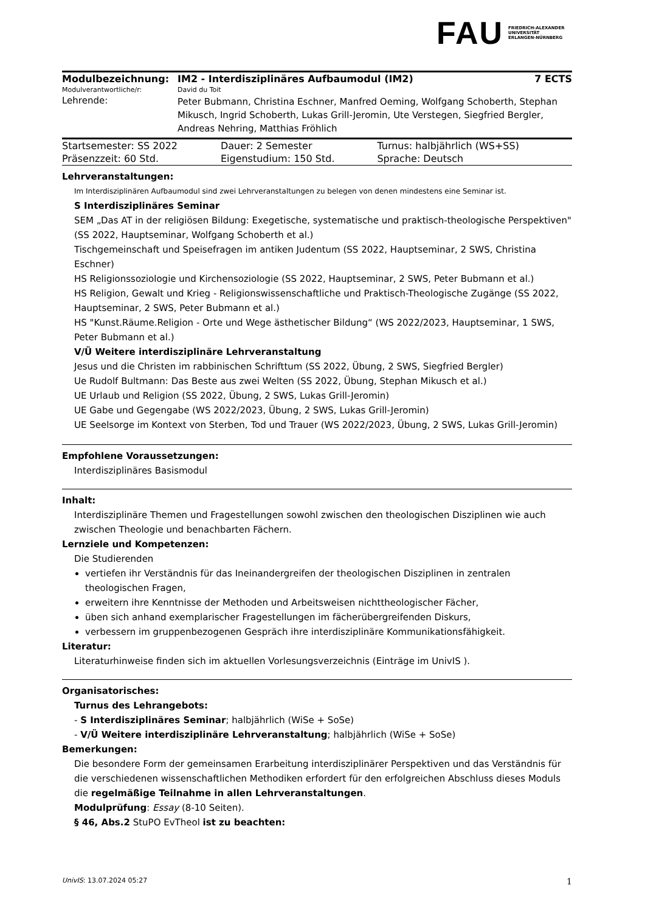FAU FRIEDRICH-ALEXANDER
UNIVERSITÄT
ERLANGEN-NÜRNBERG
| Modulbezeichnung: | IM2 - Interdisziplinäres Aufbaumodul (IM2) | 7 ECTS |
| Modulverantwortliche/r: | David du Toit | |
| Lehrende: | Peter Bubmann, Christina Eschner, Manfred Oeming, Wolfgang Schoberth, Stephan Mikusch, Ingrid Schoberth, Lukas Grill-Jeromin, Ute Verstegen, Siegfried Bergler, Andreas Nehring, Matthias Fröhlich | |
| Startsemester: SS 2022 | Dauer: 2 Semester | Turnus: halbjährlich (WS+SS) |
| Präsenzzeit: 60 Std. | Eigenstudium: 150 Std. | Sprache: Deutsch |
Lehrveranstaltungen:
Im Interdisziplinären Aufbaumodul sind zwei Lehrveranstaltungen zu belegen von denen mindestens eine Seminar ist.
S Interdisziplinäres Seminar
SEM „Das AT in der religiösen Bildung: Exegetische, systematische und praktisch-theologische Perspektiven" (SS 2022, Hauptseminar, Wolfgang Schoberth et al.)
Tischgemeinschaft und Speisefragen im antiken Judentum (SS 2022, Hauptseminar, 2 SWS, Christina Eschner)
HS Religionssoziologie und Kirchensoziologie (SS 2022, Hauptseminar, 2 SWS, Peter Bubmann et al.)
HS Religion, Gewalt und Krieg - Religionswissenschaftliche und Praktisch-Theologische Zugänge (SS 2022, Hauptseminar, 2 SWS, Peter Bubmann et al.)
HS "Kunst.Räume.Religion - Orte und Wege ästhetischer Bildung“ (WS 2022/2023, Hauptseminar, 1 SWS, Peter Bubmann et al.)
V/Ü Weitere interdisziplinäre Lehrveranstaltung
Jesus und die Christen im rabbinischen Schrifttum (SS 2022, Übung, 2 SWS, Siegfried Bergler)
Ue Rudolf Bultmann: Das Beste aus zwei Welten (SS 2022, Übung, Stephan Mikusch et al.)
UE Urlaub und Religion (SS 2022, Übung, 2 SWS, Lukas Grill-Jeromin)
UE Gabe und Gegengabe (WS 2022/2023, Übung, 2 SWS, Lukas Grill-Jeromin)
UE Seelsorge im Kontext von Sterben, Tod und Trauer (WS 2022/2023, Übung, 2 SWS, Lukas Grill-Jeromin)
Empfohlene Voraussetzungen:
Interdisziplinäres Basismodul
Inhalt:
Interdisziplinäre Themen und Fragestellungen sowohl zwischen den theologischen Disziplinen wie auch zwischen Theologie und benachbarten Fächern.
Lernziele und Kompetenzen:
Die Studierenden
vertiefen ihr Verständnis für das Ineinandergreifen der theologischen Disziplinen in zentralen theologischen Fragen,
erweitern ihre Kenntnisse der Methoden und Arbeitsweisen nichttheologischer Fächer,
üben sich anhand exemplarischer Fragestellungen im fächerübergreifenden Diskurs,
verbessern im gruppenbezogenen Gespräch ihre interdisziplinäre Kommunikationsfähigkeit.
Literatur:
Literaturhinweise finden sich im aktuellen Vorlesungsverzeichnis (Einträge im UnivIS ).
Organisatorisches:
Turnus des Lehrangebots:
- S Interdisziplinäres Seminar; halbjährlich (WiSe + SoSe)
- V/Ü Weitere interdisziplinäre Lehrveranstaltung; halbjährlich (WiSe + SoSe)
Bemerkungen:
Die besondere Form der gemeinsamen Erarbeitung interdisziplinärer Perspektiven und das Verständnis für die verschiedenen wissenschaftlichen Methodiken erfordert für den erfolgreichen Abschluss dieses Moduls die regelmäßige Teilnahme in allen Lehrveranstaltungen.
Modulprüfung: Essay (8-10 Seiten).
§ 46, Abs.2 StuPO EvTheol ist zu beachten:
UnivIS: 13.07.2024 05:27 1